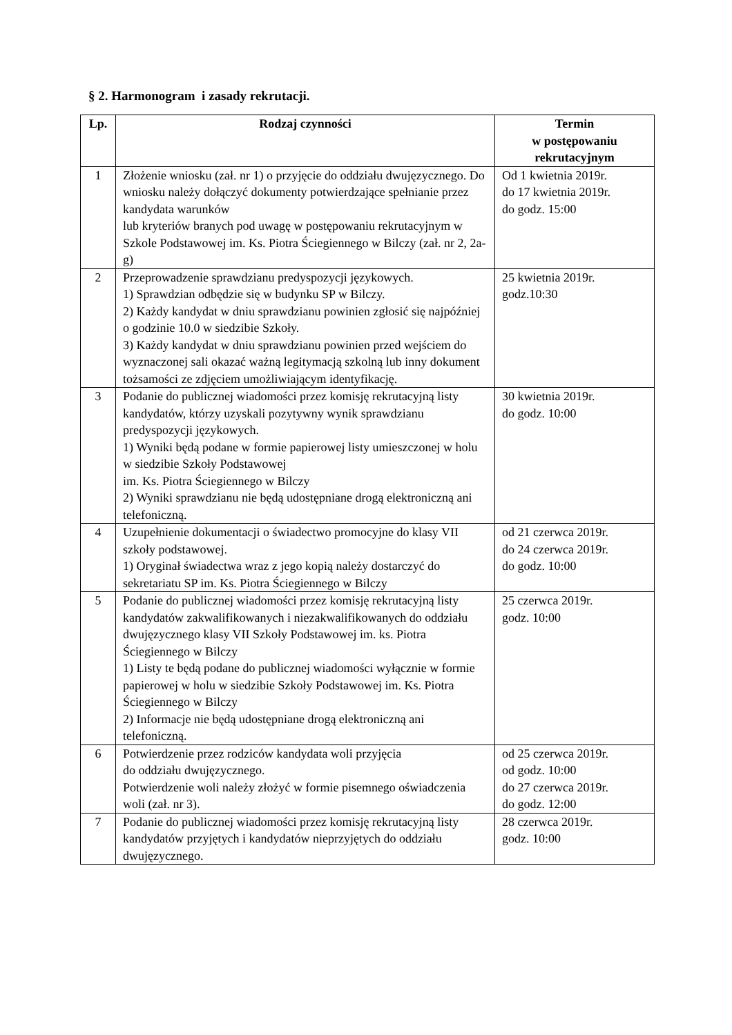§ 2. Harmonogram i zasady rekrutacji.
| Lp. | Rodzaj czynności | Termin w postępowaniu rekrutacyjnym |
| --- | --- | --- |
| 1 | Złożenie wniosku (zał. nr 1) o przyjęcie do oddziału dwujęzycznego. Do wniosku należy dołączyć dokumenty potwierdzające spełnianie przez kandydata warunków lub kryteriów branych pod uwagę w postępowaniu rekrutacyjnym w Szkole Podstawowej im. Ks. Piotra Ściegiennego w Bilczy (zał. nr 2, 2a-g) | Od 1 kwietnia 2019r. do 17 kwietnia 2019r. do godz. 15:00 |
| 2 | Przeprowadzenie sprawdzianu predyspozycji językowych. 1) Sprawdzian odbędzie się w budynku SP w Bilczy. 2) Każdy kandydat w dniu sprawdzianu powinien zgłosić się najpóźniej o godzinie 10.0 w siedzibie Szkoły. 3) Każdy kandydat w dniu sprawdzianu powinien przed wejściem do wyznaczonej sali okazać ważną legitymacją szkolną lub inny dokument tożsamości ze zdjęciem umożliwiającym identyfikację. | 25 kwietnia 2019r. godz.10:30 |
| 3 | Podanie do publicznej wiadomości przez komisję rekrutacyjną listy kandydatów, którzy uzyskali pozytywny wynik sprawdzianu predyspozycji językowych. 1) Wyniki będą podane w formie papierowej listy umieszczonej w holu w siedzibie Szkoły Podstawowej im. Ks. Piotra Ściegiennego w Bilczy 2) Wyniki sprawdzianu nie będą udostępniane drogą elektroniczną ani telefoniczną. | 30 kwietnia 2019r. do godz. 10:00 |
| 4 | Uzupełnienie dokumentacji o świadectwo promocyjne do klasy VII szkoły podstawowej. 1) Oryginał świadectwa wraz z jego kopią należy dostarczyć do sekretariatu SP im. Ks. Piotra Ściegiennego w Bilczy | od 21 czerwca 2019r. do 24 czerwca 2019r. do godz. 10:00 |
| 5 | Podanie do publicznej wiadomości przez komisję rekrutacyjną listy kandydatów zakwalifikowanych i niezakwalifikowanych do oddziału dwujęzycznego klasy VII Szkoły Podstawowej im. ks. Piotra Ściegiennego w Bilczy 1) Listy te będą podane do publicznej wiadomości wyłącznie w formie papierowej w holu w siedzibie Szkoły Podstawowej im. Ks. Piotra Ściegiennego w Bilczy 2) Informacje nie będą udostępniane drogą elektroniczną ani telefoniczną. | 25 czerwca 2019r. godz. 10:00 |
| 6 | Potwierdzenie przez rodziców kandydata woli przyjęcia do oddziału dwujęzycznego. Potwierdzenie woli należy złożyć w formie pisemnego oświadczenia woli (zał. nr 3). | od 25 czerwca 2019r. od godz. 10:00 do 27 czerwca 2019r. do godz. 12:00 |
| 7 | Podanie do publicznej wiadomości przez komisję rekrutacyjną listy kandydatów przyjętych i kandydatów nieprzyjętych do oddziału dwujęzycznego. | 28 czerwca 2019r. godz. 10:00 |